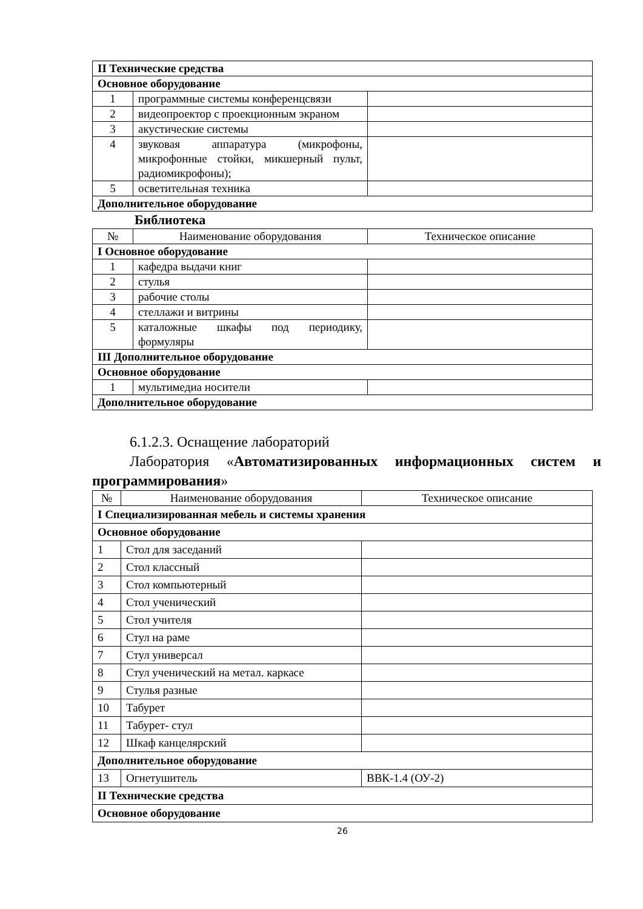| II Технические средства | | |
| Основное оборудование | | |
| 1 | программные системы конференцсвязи | |
| 2 | видеопроектор с проекционным экраном | |
| 3 | акустические системы | |
| 4 | звуковая аппаратура (микрофоны, микрофонные стойки, микшерный пульт, радиомикрофоны); | |
| 5 | осветительная техника | |
| Дополнительное оборудование | | |
Библиотека
| № | Наименование оборудования | Техническое описание |
| --- | --- | --- |
| I Основное оборудование | | |
| 1 | кафедра выдачи книг | |
| 2 | стулья | |
| 3 | рабочие столы | |
| 4 | стеллажи и витрины | |
| 5 | каталожные шкафы под периодику, формуляры | |
| III Дополнительное оборудование | | |
| Основное оборудование | | |
| 1 | мультимедиа носители | |
| Дополнительное оборудование | | |
6.1.2.3. Оснащение лабораторий
Лаборатория «Автоматизированных информационных систем и программирования»
| № | Наименование оборудования | Техническое описание |
| --- | --- | --- |
| I Специализированная мебель и системы хранения | | |
| Основное оборудование | | |
| 1 | Стол для заседаний | |
| 2 | Стол классный | |
| 3 | Стол компьютерный | |
| 4 | Стол ученический | |
| 5 | Стол учителя | |
| 6 | Стул на раме | |
| 7 | Стул универсал | |
| 8 | Стул ученический на метал. каркасе | |
| 9 | Стулья разные | |
| 10 | Табурет | |
| 11 | Табурет- стул | |
| 12 | Шкаф канцелярский | |
| Дополнительное оборудование | | |
| 13 | Огнетушитель | ВВК-1.4 (ОУ-2) |
| II Технические средства | | |
| Основное оборудование | | |
26